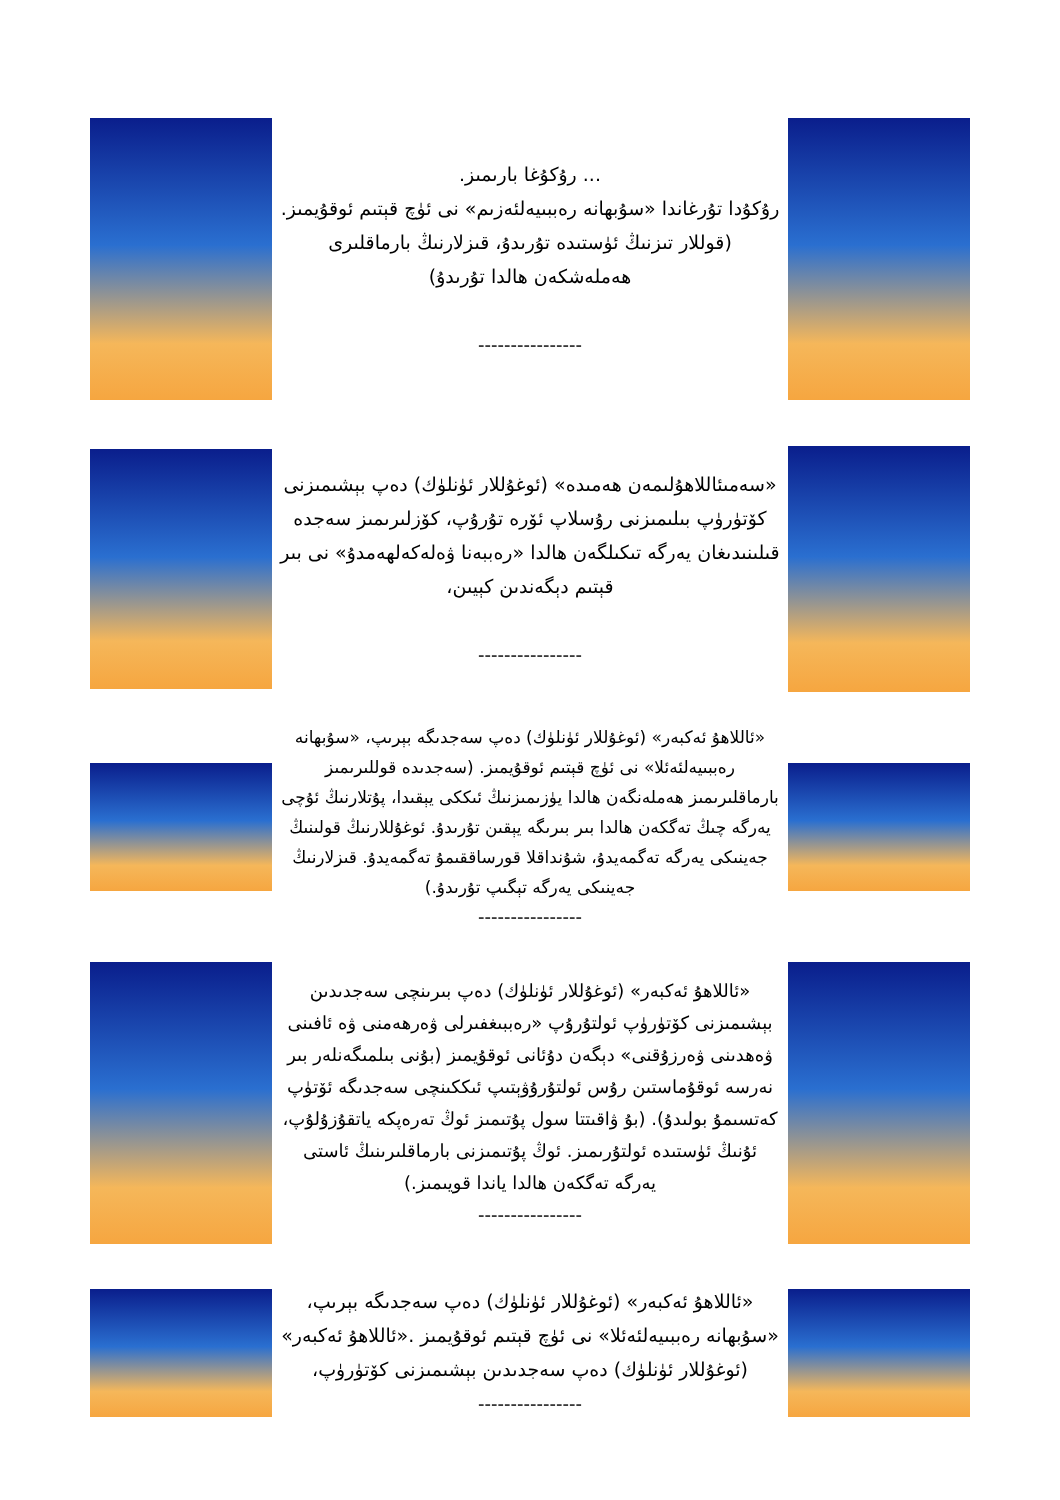... رۇكۇغا بارىمىز.
رۇكۇدا تۇرغاندا «سۇبھانە رەببىيەلئەزىم» نى ئۈچ قېتىم ئوقۇيمىز.
(قوللار تىزنىڭ ئۈستىدە تۇرىدۇ، قىزلارنىڭ بارماقلىرى ھەملەشكەن ھالدا تۇرىدۇ)
----------------
«سەمىئاللاھۇلىمەن ھەمىدە» (ئوغۇللار ئۈنلۈك) دەپ بېشىمىزنى كۆتۈرۈپ بىلىمىزنى رۇسلاپ ئۆرە تۇرۇپ، كۆزلىرىمىز سەجدە قىلىنىدىغان يەرگە تىكىلگەن ھالدا «رەببەنا ۋەلەكەلھەمدۇ» نى بىر قېتىم دېگەندىن كېيىن،
----------------
«ئاللاھۇ ئەكبەر» (ئوغۇللار ئۈنلۈك) دەپ سەجدىگە بېرىپ، «سۇبھانە رەببىيەلئەئلا» نى ئۈچ قېتىم ئوقۇيمىز. (سەجدىدە قوللىرىمىز بارماقلىرىمىز ھەملەنگەن ھالدا يۈزىمىزنىڭ ئىككى يېقىدا، پۇتلارنىڭ ئۇچى يەرگە چىڭ تەگكەن ھالدا بىر بىرىگە يېقىن تۇرىدۇ. ئوغۇللارنىڭ قولىنىڭ جەينىكى يەرگە تەگمەيدۇ، شۇنداقلا قورساققىمۇ تەگمەيدۇ. قىزلارنىڭ جەينىكى يەرگە تېگىپ تۇرىدۇ.)
----------------
«ئاللاھۇ ئەكبەر» (ئوغۇللار ئۈنلۈك) دەپ بىرىنچى سەجدىدىن بېشىمىزنى كۆتۈرۈپ ئولتۇرۇپ «رەببىغفىرلى ۋەرھەمنى ۋە ئافىنى ۋەھدىنى ۋەرزۇقنى» دېگەن دۇئانى ئوقۇيمىز (بۇنى بىلمىگەنلەر بىر نەرسە ئوقۇماستىن رۇس ئولتۇرۇۋېتىپ ئىككىنچى سەجدىگە ئۆتۈپ كەتسىمۇ بولىدۇ). (بۇ ۋاقىتتا سول پۇتىمىز ئوڭ تەرەپكە ياتقۇزۇلۇپ، ئۇنىڭ ئۈستىدە ئولتۇرىمىز. ئوڭ پۇتىمىزنى بارماقلىرىنىڭ ئاستى يەرگە تەگكەن ھالدا ياندا قويىمىز.)
----------------
«ئاللاھۇ ئەكبەر» (ئوغۇللار ئۈنلۈك) دەپ سەجدىگە بېرىپ، «سۇبھانە رەببىيەلئەئلا» نى ئۈچ قېتىم ئوقۇيمىز .«ئاللاھۇ ئەكبەر» (ئوغۇللار ئۈنلۈك) دەپ سەجدىدىن بېشىمىزنى كۆتۈرۈپ،
----------------